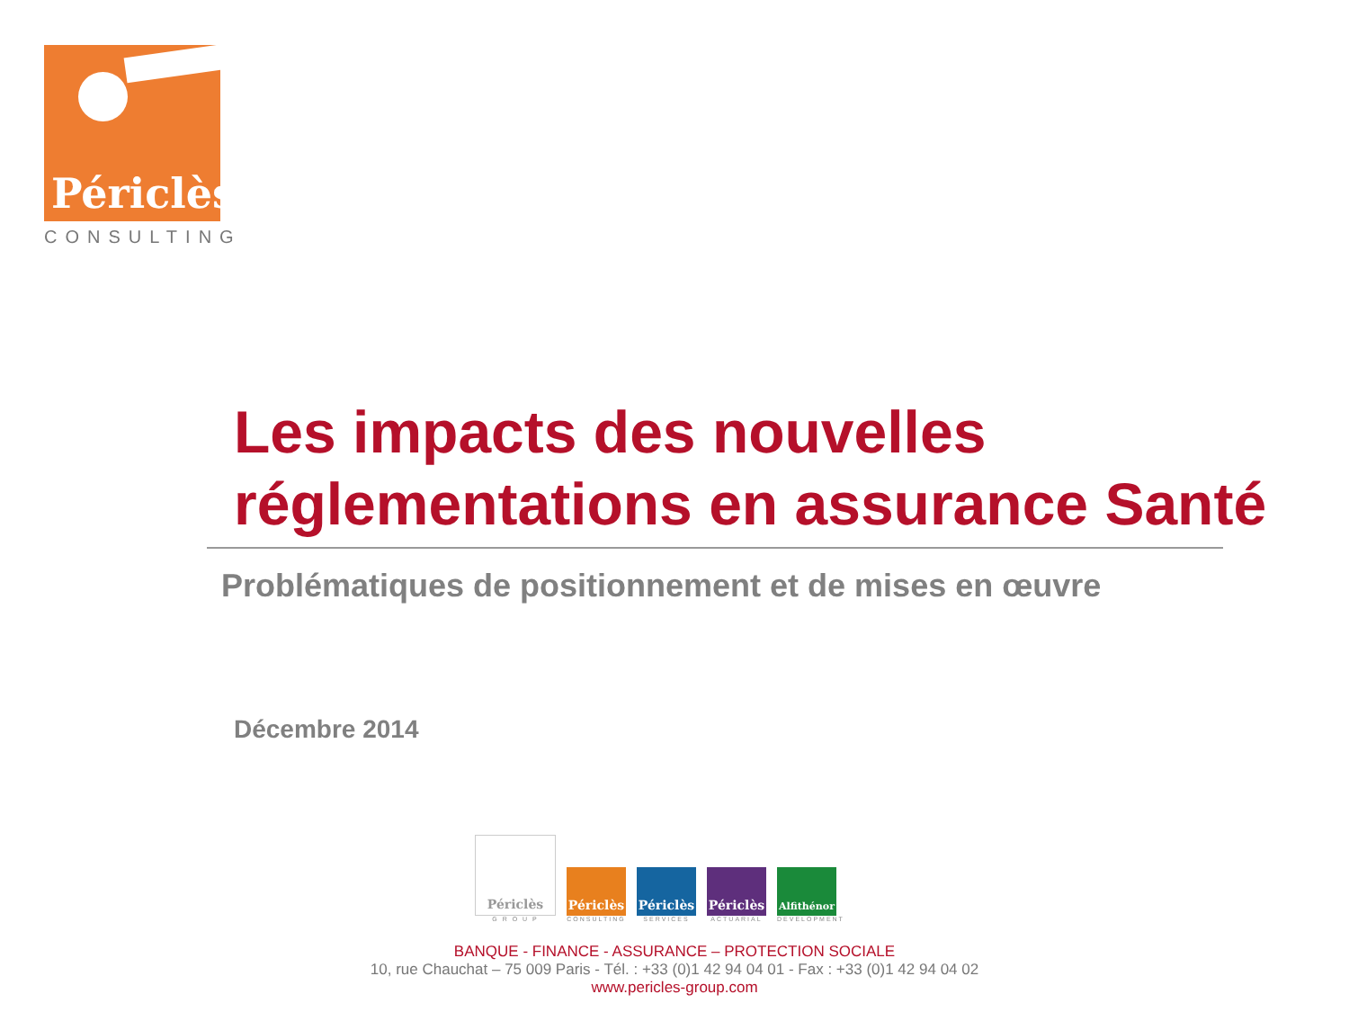Périclès
CONSULTING
Les impacts des nouvelles
réglementations en assurance Santé
Problématiques de positionnement et de mises en œuvre
Décembre 2014
Périclès
G R O U P
Périclès
CONSULTING
Périclès
SERVICES
Périclès
ACTUARIAL
Alfithénor
DEVELOPMENT
BANQUE - FINANCE - ASSURANCE – PROTECTION SOCIALE
10, rue Chauchat – 75 009 Paris - Tél. : +33 (0)1 42 94 04 01 - Fax : +33 (0)1 42 94 04 02
www.pericles-group.com